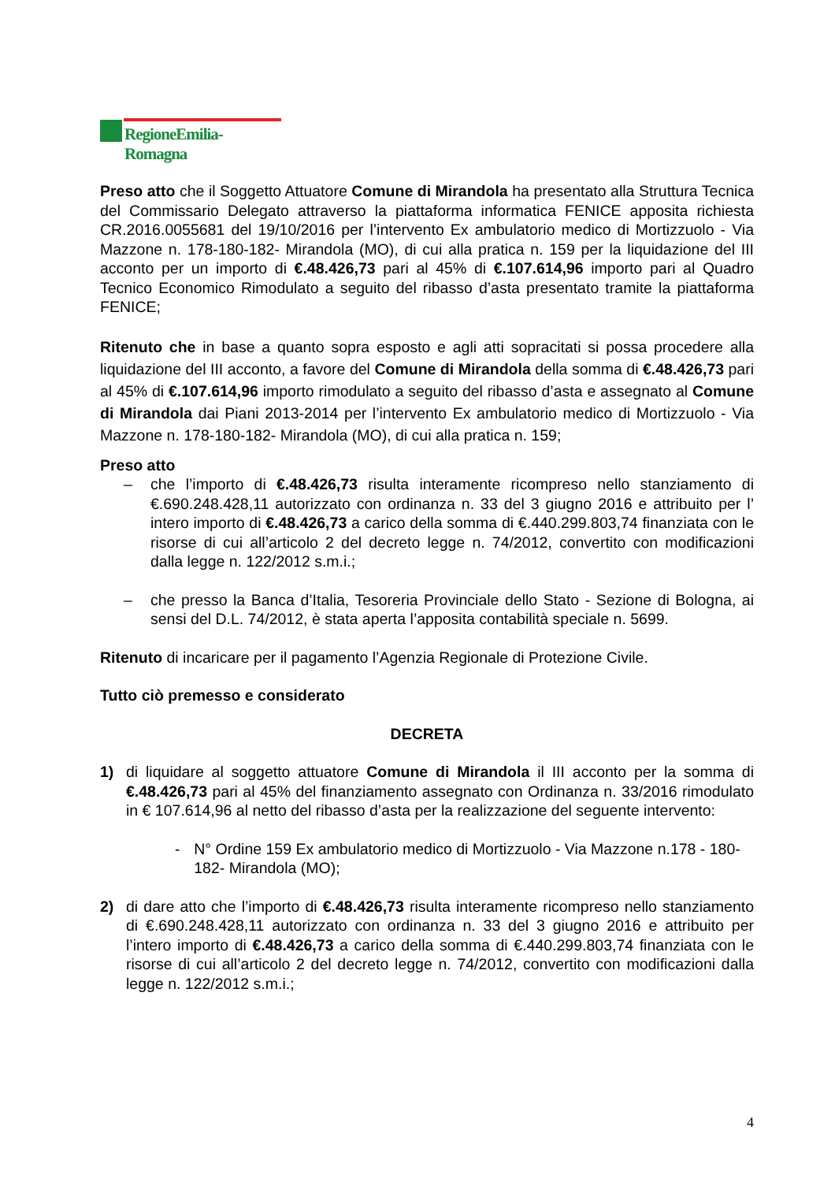RegioneEmilia-Romagna
Preso atto che il Soggetto Attuatore Comune di Mirandola ha presentato alla Struttura Tecnica del Commissario Delegato attraverso la piattaforma informatica FENICE apposita richiesta CR.2016.0055681 del 19/10/2016 per l’intervento Ex ambulatorio medico di Mortizzuolo - Via Mazzone n. 178-180-182- Mirandola (MO), di cui alla pratica n. 159 per la liquidazione del III acconto per un importo di €.48.426,73 pari al 45% di €.107.614,96 importo pari al Quadro Tecnico Economico Rimodulato a seguito del ribasso d’asta presentato tramite la piattaforma FENICE;
Ritenuto che in base a quanto sopra esposto e agli atti sopracitati si possa procedere alla liquidazione del III acconto, a favore del Comune di Mirandola della somma di €.48.426,73 pari al 45% di €.107.614,96 importo rimodulato a seguito del ribasso d’asta e assegnato al Comune di Mirandola dai Piani 2013-2014 per l’intervento Ex ambulatorio medico di Mortizzuolo - Via Mazzone n. 178-180-182- Mirandola (MO), di cui alla pratica n. 159;
Preso atto
– che l’importo di €.48.426,73 risulta interamente ricompreso nello stanziamento di €.690.248.428,11 autorizzato con ordinanza n. 33 del 3 giugno 2016 e attribuito per l’ intero importo di €.48.426,73 a carico della somma di €.440.299.803,74 finanziata con le risorse di cui all’articolo 2 del decreto legge n. 74/2012, convertito con modificazioni dalla legge n. 122/2012 s.m.i.;
– che presso la Banca d’Italia, Tesoreria Provinciale dello Stato - Sezione di Bologna, ai sensi del D.L. 74/2012, è stata aperta l’apposita contabilità speciale n. 5699.
Ritenuto di incaricare per il pagamento l’Agenzia Regionale di Protezione Civile.
Tutto ciò premesso e considerato
DECRETA
1) di liquidare al soggetto attuatore Comune di Mirandola il III acconto per la somma di €.48.426,73 pari al 45% del finanziamento assegnato con Ordinanza n. 33/2016 rimodulato in € 107.614,96 al netto del ribasso d’asta per la realizzazione del seguente intervento:
- N° Ordine 159 Ex ambulatorio medico di Mortizzuolo - Via Mazzone n.178 - 180-182- Mirandola (MO);
2) di dare atto che l’importo di €.48.426,73 risulta interamente ricompreso nello stanziamento di €.690.248.428,11 autorizzato con ordinanza n. 33 del 3 giugno 2016 e attribuito per l’intero importo di €.48.426,73 a carico della somma di €.440.299.803,74 finanziata con le risorse di cui all’articolo 2 del decreto legge n. 74/2012, convertito con modificazioni dalla legge n. 122/2012 s.m.i.;
4